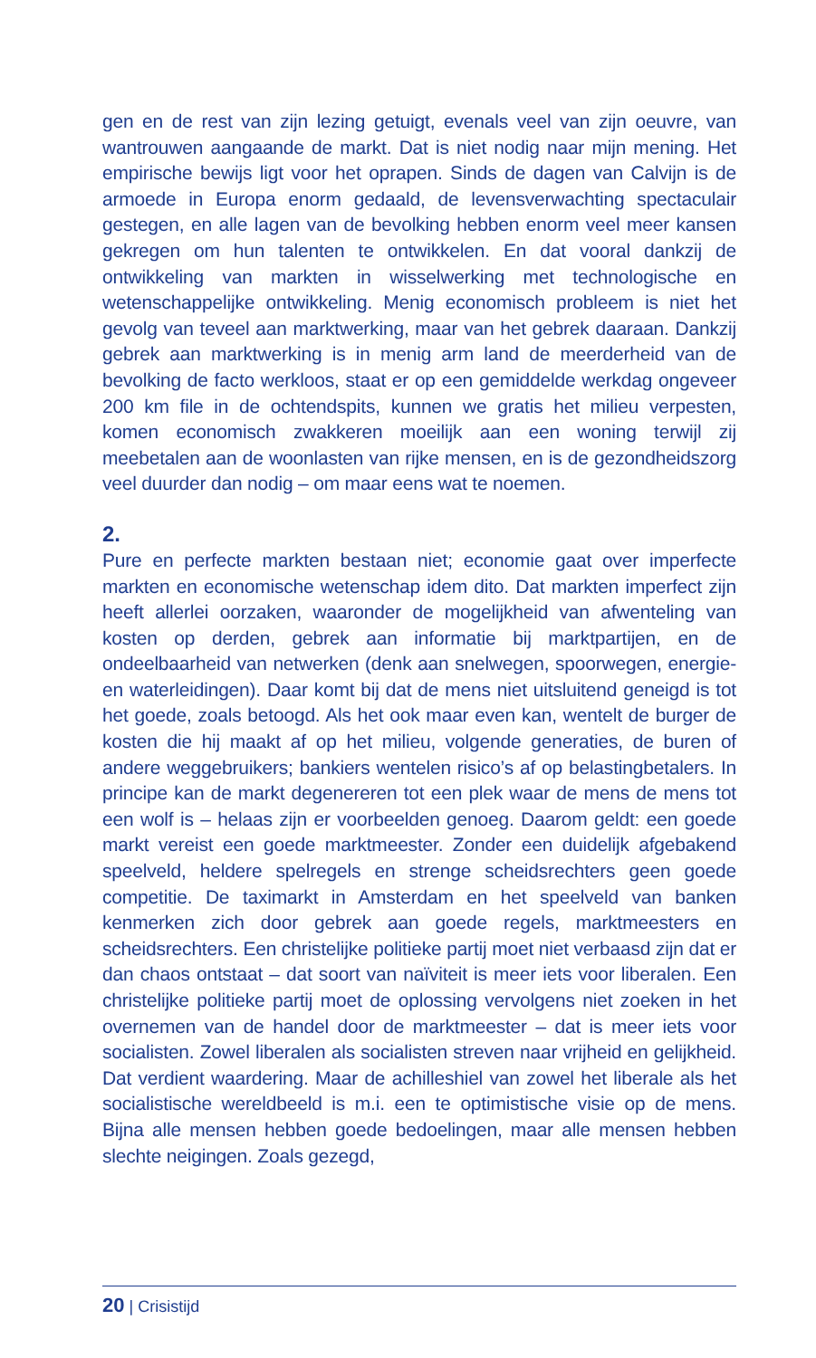gen en de rest van zijn lezing getuigt, evenals veel van zijn oeuvre, van wantrouwen aangaande de markt. Dat is niet nodig naar mijn mening. Het empirische bewijs ligt voor het oprapen. Sinds de dagen van Calvijn is de armoede in Europa enorm gedaald, de levensverwachting spectaculair gestegen, en alle lagen van de bevolking hebben enorm veel meer kansen gekregen om hun talenten te ontwikkelen. En dat vooral dankzij de ontwikkeling van markten in wisselwerking met technologische en wetenschappelijke ontwikkeling. Menig economisch probleem is niet het gevolg van teveel aan marktwerking, maar van het gebrek daaraan. Dankzij gebrek aan marktwerking is in menig arm land de meerderheid van de bevolking de facto werkloos, staat er op een gemiddelde werkdag ongeveer 200 km file in de ochtendspits, kunnen we gratis het milieu verpesten, komen economisch zwakkeren moeilijk aan een woning terwijl zij meebetalen aan de woonlasten van rijke mensen, en is de gezondheidszorg veel duurder dan nodig – om maar eens wat te noemen.
2.
Pure en perfecte markten bestaan niet; economie gaat over imperfecte markten en economische wetenschap idem dito. Dat markten imperfect zijn heeft allerlei oorzaken, waaronder de mogelijkheid van afwenteling van kosten op derden, gebrek aan informatie bij marktpartijen, en de ondeelbaarheid van netwerken (denk aan snelwegen, spoorwegen, energie- en waterleidingen). Daar komt bij dat de mens niet uitsluitend geneigd is tot het goede, zoals betoogd. Als het ook maar even kan, wentelt de burger de kosten die hij maakt af op het milieu, volgende generaties, de buren of andere weggebruikers; bankiers wentelen risico’s af op belastingbetalers. In principe kan de markt degenereren tot een plek waar de mens de mens tot een wolf is – helaas zijn er voorbeelden genoeg. Daarom geldt: een goede markt vereist een goede marktmeester. Zonder een duidelijk afgebakend speelveld, heldere spelregels en strenge scheidsrechters geen goede competitie. De taximarkt in Amsterdam en het speelveld van banken kenmerken zich door gebrek aan goede regels, marktmeesters en scheidsrechters. Een christelijke politieke partij moet niet verbaasd zijn dat er dan chaos ontstaat – dat soort van naïviteit is meer iets voor liberalen. Een christelijke politieke partij moet de oplossing vervolgens niet zoeken in het overnemen van de handel door de marktmeester – dat is meer iets voor socialisten. Zowel liberalen als socialisten streven naar vrijheid en gelijkheid. Dat verdient waardering. Maar de achilleshiel van zowel het liberale als het socialistische wereldbeeld is m.i. een te optimistische visie op de mens. Bijna alle mensen hebben goede bedoelingen, maar alle mensen hebben slechte neigingen. Zoals gezegd,
20 | Crisistijd